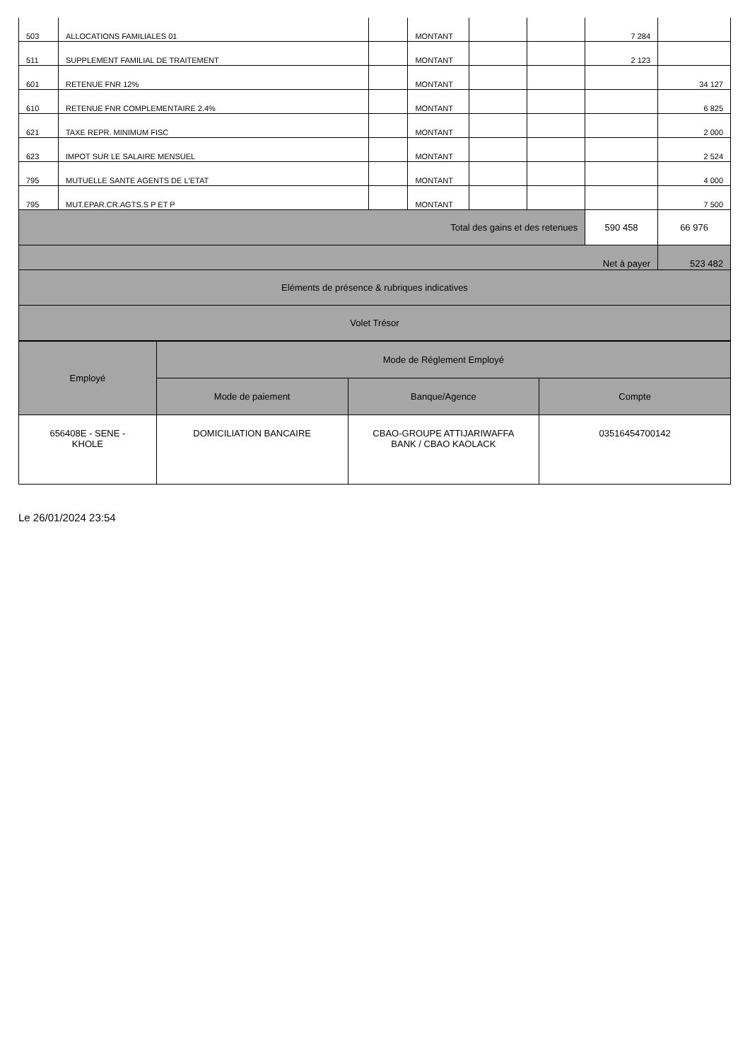| 503 | ALLOCATIONS FAMILIALES 01 | | MONTANT | | | 7 284 | |
| 511 | SUPPLEMENT FAMILIAL DE TRAITEMENT | | MONTANT | | | 2 123 | |
| 601 | RETENUE FNR 12% | | MONTANT | | | | 34 127 |
| 610 | RETENUE FNR COMPLEMENTAIRE 2.4% | | MONTANT | | | | 6 825 |
| 621 | TAXE REPR. MINIMUM FISC | | MONTANT | | | | 2 000 |
| 623 | IMPOT SUR LE SALAIRE MENSUEL | | MONTANT | | | | 2 524 |
| 795 | MUTUELLE SANTE AGENTS DE L'ETAT | | MONTANT | | | | 4 000 |
| 795 | MUT.EPAR.CR.AGTS.S P ET P | | MONTANT | | | | 7 500 |
| Total des gains et des retenues | | | | | | 590 458 | 66 976 |
| Net à payer | | | | | | | 523 482 |
| Eléments de présence & rubriques indicatives | | | | | | | |
| Volet Trésor | | | | | | | |
| Employé | Mode de Réglement Employé | | |
| --- | --- | --- | --- |
| | Mode de paiement | Banque/Agence | Compte |
| 656408E - SENE - KHOLE | DOMICILIATION BANCAIRE | CBAO-GROUPE ATTIJARIWAFFA BANK / CBAO KAOLACK | 03516454700142 |
Le 26/01/2024 23:54